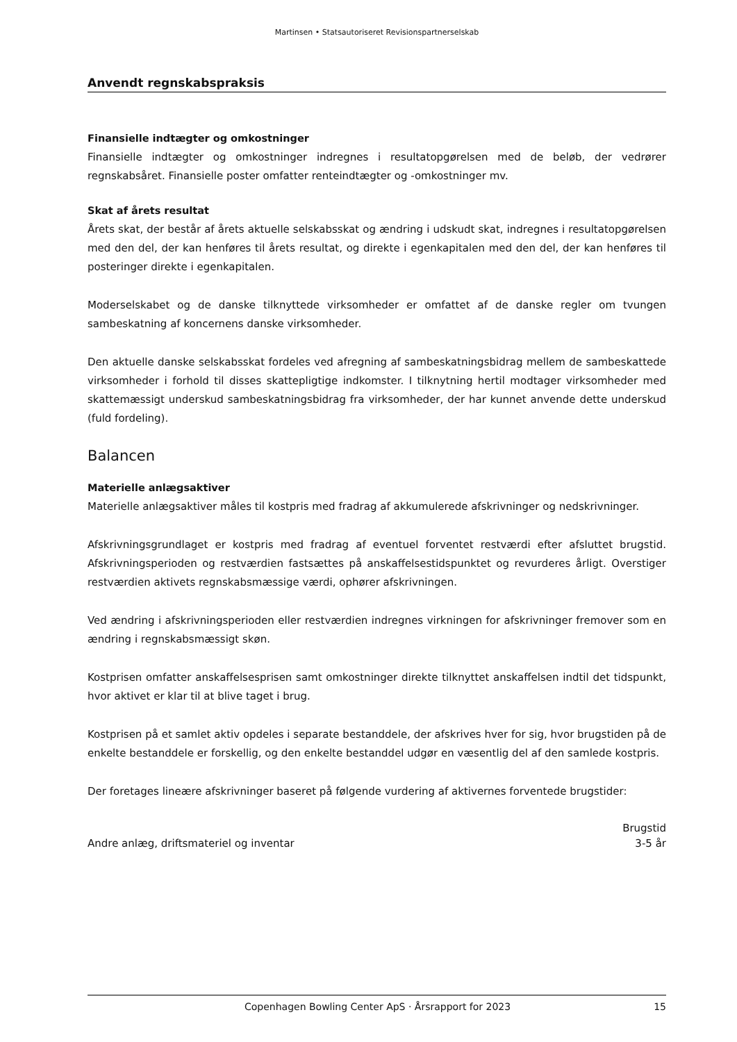Martinsen • Statsautoriseret Revisionspartnerselskab
Anvendt regnskabspraksis
Finansielle indtægter og omkostninger
Finansielle indtægter og omkostninger indregnes i resultatopgørelsen med de beløb, der vedrører regnskabsåret. Finansielle poster omfatter renteindtægter og -omkostninger mv.
Skat af årets resultat
Årets skat, der består af årets aktuelle selskabsskat og ændring i udskudt skat, indregnes i resultatopgørelsen med den del, der kan henføres til årets resultat, og direkte i egenkapitalen med den del, der kan henføres til posteringer direkte i egenkapitalen.
Moderselskabet og de danske tilknyttede virksomheder er omfattet af de danske regler om tvungen sambeskatning af koncernens danske virksomheder.
Den aktuelle danske selskabsskat fordeles ved afregning af sambeskatningsbidrag mellem de sambeskattede virksomheder i forhold til disses skattepligtige indkomster. I tilknytning hertil modtager virksomheder med skattemæssigt underskud sambeskatningsbidrag fra virksomheder, der har kunnet anvende dette underskud (fuld fordeling).
Balancen
Materielle anlægsaktiver
Materielle anlægsaktiver måles til kostpris med fradrag af akkumulerede afskrivninger og nedskrivninger.
Afskrivningsgrundlaget er kostpris med fradrag af eventuel forventet restværdi efter afsluttet brugstid. Afskrivningsperioden og restværdien fastsættes på anskaffelsestidspunktet og revurderes årligt. Overstiger restværdien aktivets regnskabsmæssige værdi, ophører afskrivningen.
Ved ændring i afskrivningsperioden eller restværdien indregnes virkningen for afskrivninger fremover som en ændring i regnskabsmæssigt skøn.
Kostprisen omfatter anskaffelsesprisen samt omkostninger direkte tilknyttet anskaffelsen indtil det tidspunkt, hvor aktivet er klar til at blive taget i brug.
Kostprisen på et samlet aktiv opdeles i separate bestanddele, der afskrives hver for sig, hvor brugstiden på de enkelte bestanddele er forskellig, og den enkelte bestanddel udgør en væsentlig del af den samlede kostpris.
Der foretages lineære afskrivninger baseret på følgende vurdering af aktivernes forventede brugstider:
| | Brugstid |
| --- | --- |
| Andre anlæg, driftsmateriel og inventar | 3-5 år |
Copenhagen Bowling Center ApS · Årsrapport for 2023 15